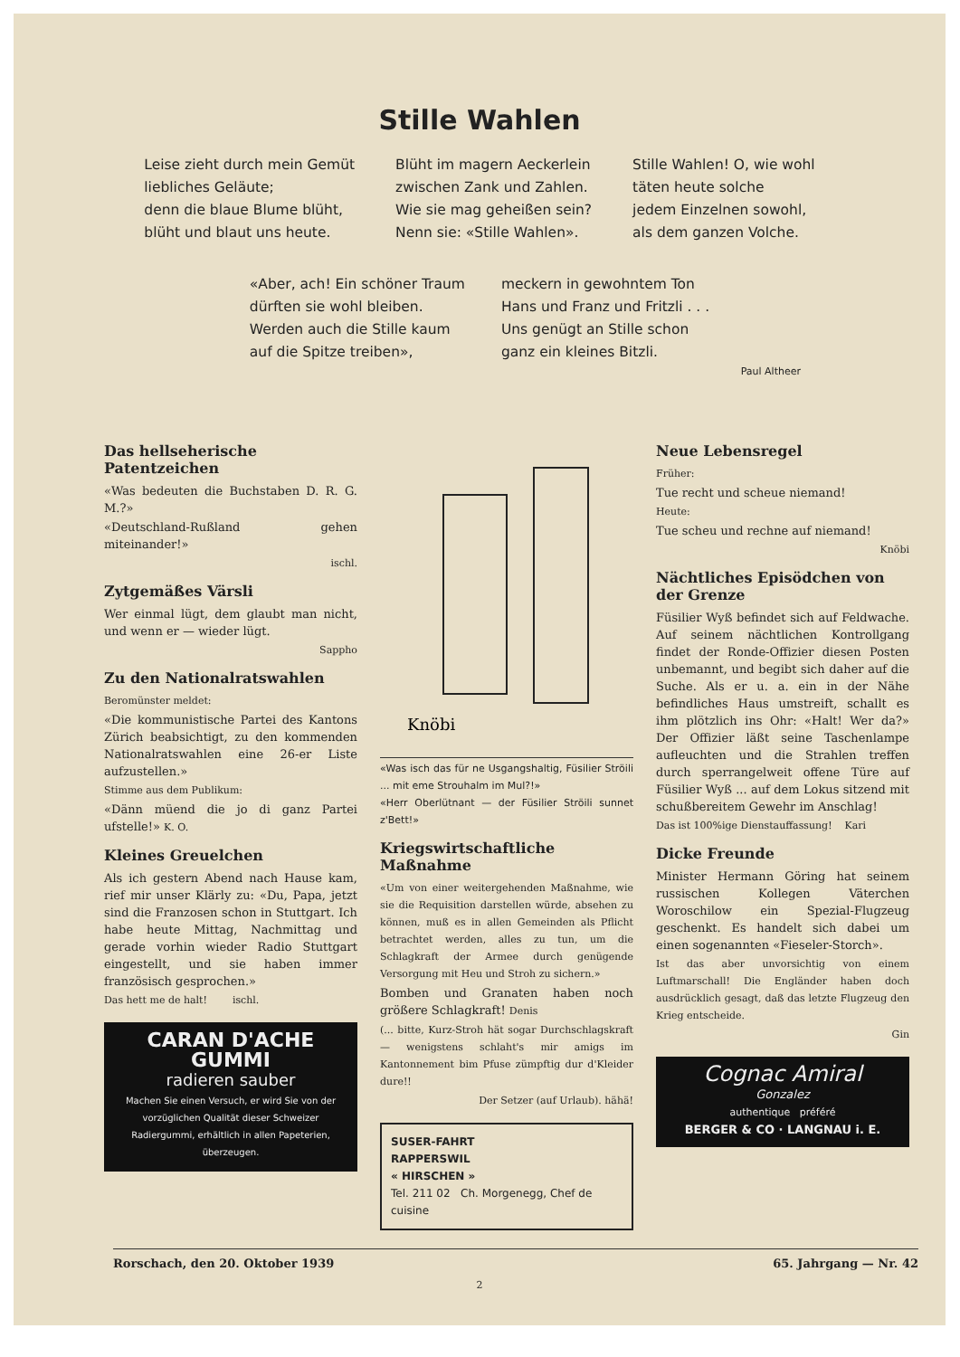Stille Wahlen
Leise zieht durch mein Gemüt
liebliches Geläute;
denn die blaue Blume blüht,
blüht und blaut uns heute.
Blüht im magern Aeckerlein
zwischen Zank und Zahlen.
Wie sie mag geheißen sein?
Nenn sie: «Stille Wahlen».
Stille Wahlen! O, wie wohl
täten heute solche
jedem Einzelnen sowohl,
als dem ganzen Volche.
«Aber, ach! Ein schöner Traum
dürften sie wohl bleiben.
Werden auch die Stille kaum
auf die Spitze treiben»,
meckern in gewohntem Ton
Hans und Franz und Fritzli . . .
Uns genügt an Stille schon
ganz ein kleines Bitzli.
Paul Altheer
Das hellseherische Patentzeichen
«Was bedeuten die Buchstaben D. R. G. M.?»
«Deutschland-Rußland gehen miteinander!»
ischl.
Zytgemäßes Värsli
Wer einmal lügt, dem glaubt man nicht, und wenn er — wieder lügt.
Sappho
Zu den Nationalratswahlen
Beromünster meldet:
«Die kommunistische Partei des Kantons Zürich beabsichtigt, zu den kommenden Nationalratswahlen eine 26-er Liste aufzustellen.»
Stimme aus dem Publikum:
«Dänn müend die jo di ganz Partei ufstelle!» K. O.
Kleines Greuelchen
Als ich gestern Abend nach Hause kam, rief mir unser Klärly zu: «Du, Papa, jetzt sind die Franzosen schon in Stuttgart. Ich habe heute Mittag, Nachmittag und gerade vorhin wieder Radio Stuttgart eingestellt, und sie haben immer französisch gesprochen.»
Das hett me de halt! ischl.
CARAN D'ACHE
GUMMI
radieren sauber
Machen Sie einen Versuch, er wird Sie von der vorzüglichen Qualität dieser Schweizer Radiergummi, erhältlich in allen Papeterien, überzeugen.
Knöbi
«Was isch das für ne Usgangshaltig, Füsilier Ströili ... mit eme Strouhalm im Mul?!»
«Herr Oberlütnant — der Füsilier Ströili sunnet z'Bett!»
Kriegswirtschaftliche Maßnahme
«Um von einer weitergehenden Maßnahme, wie sie die Requisition darstellen würde, absehen zu können, muß es in allen Gemeinden als Pflicht betrachtet werden, alles zu tun, um die Schlagkraft der Armee durch genügende Versorgung mit Heu und Stroh zu sichern.»
Bomben und Granaten haben noch größere Schlagkraft! Denis
(... bitte, Kurz-Stroh hät sogar Durchschlagskraft — wenigstens schlaht's mir amigs im Kantonnement bim Pfuse zümpftig dur d'Kleider dure!!
Der Setzer (auf Urlaub). hähä!
SUSER-FAHRT
RAPPERSWIL
« HIRSCHEN »
Tel. 211 02 Ch. Morgenegg, Chef de cuisine
Neue Lebensregel
Früher:
Tue recht und scheue niemand!
Heute:
Tue scheu und rechne auf niemand!
Knöbi
Nächtliches Episödchen von der Grenze
Füsilier Wyß befindet sich auf Feldwache. Auf seinem nächtlichen Kontrollgang findet der Ronde-Offizier diesen Posten unbemannt, und begibt sich daher auf die Suche. Als er u. a. ein in der Nähe befindliches Haus umstreift, schallt es ihm plötzlich ins Ohr: «Halt! Wer da?» Der Offizier läßt seine Taschenlampe aufleuchten und die Strahlen treffen durch sperrangelweit offene Türe auf Füsilier Wyß ... auf dem Lokus sitzend mit schußbereitem Gewehr im Anschlag!
Das ist 100%ige Dienstauffassung! Kari
Dicke Freunde
Minister Hermann Göring hat seinem russischen Kollegen Väterchen Woroschilow ein Spezial-Flugzeug geschenkt. Es handelt sich dabei um einen sogenannten «Fieseler-Storch».
Ist das aber unvorsichtig von einem Luftmarschall! Die Engländer haben doch ausdrücklich gesagt, daß das letzte Flugzeug den Krieg entscheide.
Gin
Cognac Amiral
Gonzalez
authentique préféré
BERGER & CO · LANGNAU i. E.
Rorschach, den 20. Oktober 1939 65. Jahrgang — Nr. 42
2